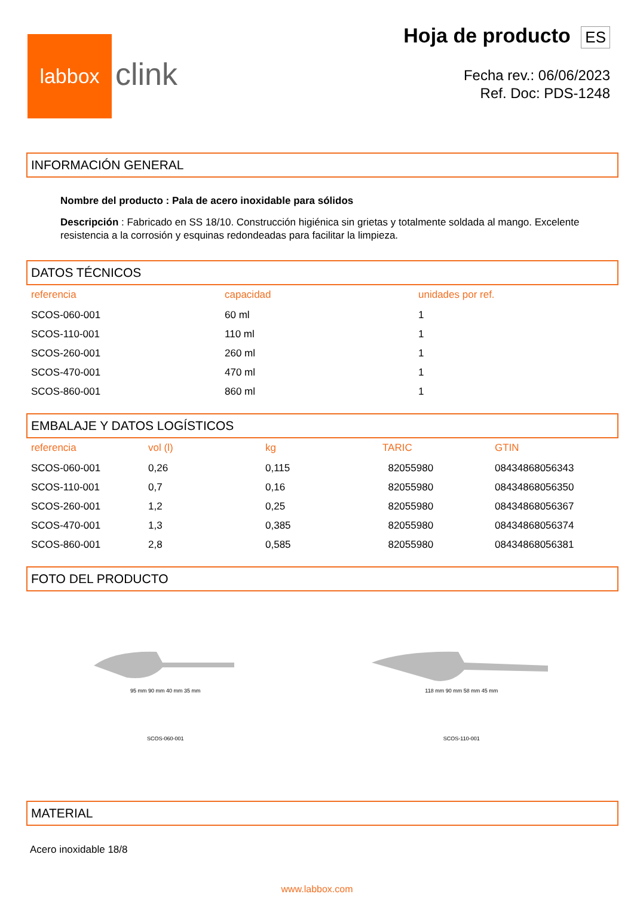labbox
clink
Hoja de producto ES
Fecha rev.: 06/06/2023
Ref. Doc: PDS-1248
INFORMACIÓN GENERAL
Nombre del producto : Pala de acero inoxidable para sólidos
Descripción : Fabricado en SS 18/10. Construcción higiénica sin grietas y totalmente soldada al mango. Excelente resistencia a la corrosión y esquinas redondeadas para facilitar la limpieza.
DATOS TÉCNICOS
| referencia | capacidad | unidades por ref. |
| --- | --- | --- |
| SCOS-060-001 | 60 ml | 1 |
| SCOS-110-001 | 110 ml | 1 |
| SCOS-260-001 | 260 ml | 1 |
| SCOS-470-001 | 470 ml | 1 |
| SCOS-860-001 | 860 ml | 1 |
EMBALAJE Y DATOS LOGÍSTICOS
| referencia | vol (l) | kg | TARIC | GTIN |
| --- | --- | --- | --- | --- |
| SCOS-060-001 | 0,26 | 0,115 | 82055980 | 08434868056343 |
| SCOS-110-001 | 0,7 | 0,16 | 82055980 | 08434868056350 |
| SCOS-260-001 | 1,2 | 0,25 | 82055980 | 08434868056367 |
| SCOS-470-001 | 1,3 | 0,385 | 82055980 | 08434868056374 |
| SCOS-860-001 | 2,8 | 0,585 | 82055980 | 08434868056381 |
FOTO DEL PRODUCTO
95 mm 90 mm 40 mm 35 mm
SCOS-060-001
118 mm 90 mm 58 mm 45 mm
SCOS-110-001
MATERIAL
Acero inoxidable 18/8
www.labbox.com